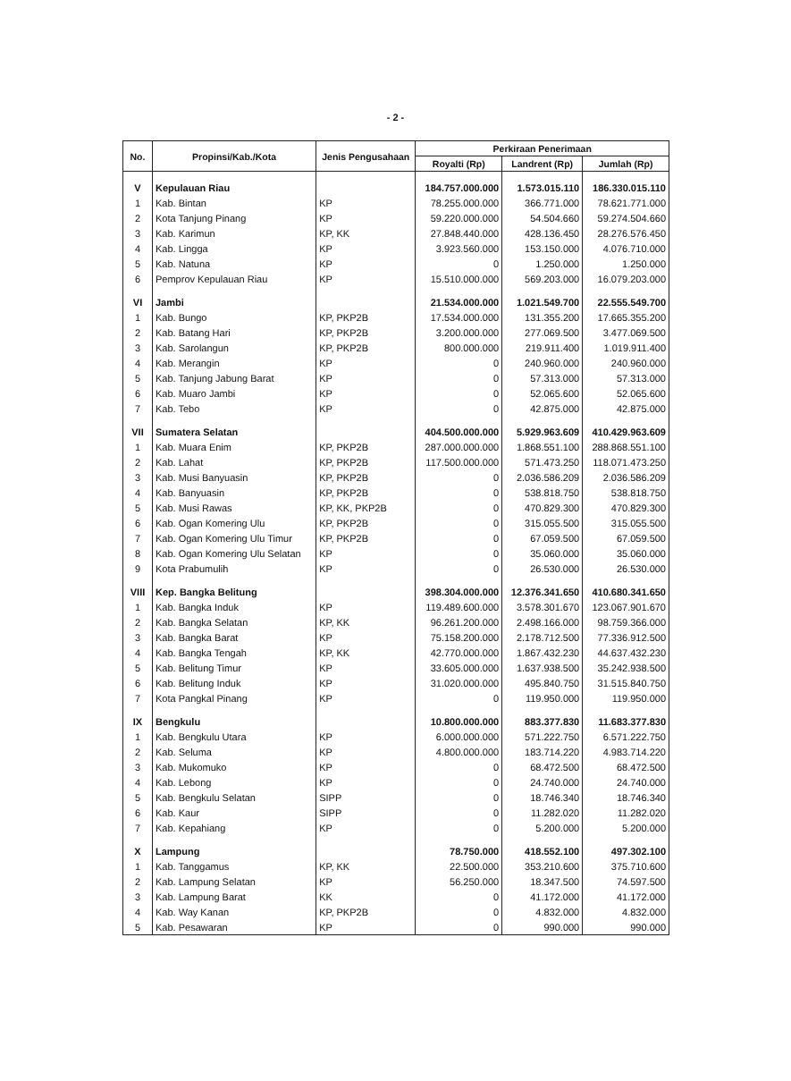- 2 -
| No. | Propinsi/Kab./Kota | Jenis Pengusahaan | Perkiraan Penerimaan | | |
| --- | --- | --- | --- | --- | --- |
| | | | Royalti (Rp) | Landrent (Rp) | Jumlah (Rp) |
| V | Kepulauan Riau | | 184.757.000.000 | 1.573.015.110 | 186.330.015.110 |
| 1 | Kab. Bintan | KP | 78.255.000.000 | 366.771.000 | 78.621.771.000 |
| 2 | Kota Tanjung Pinang | KP | 59.220.000.000 | 54.504.660 | 59.274.504.660 |
| 3 | Kab. Karimun | KP, KK | 27.848.440.000 | 428.136.450 | 28.276.576.450 |
| 4 | Kab. Lingga | KP | 3.923.560.000 | 153.150.000 | 4.076.710.000 |
| 5 | Kab. Natuna | KP | 0 | 1.250.000 | 1.250.000 |
| 6 | Pemprov Kepulauan Riau | KP | 15.510.000.000 | 569.203.000 | 16.079.203.000 |
| VI | Jambi | | 21.534.000.000 | 1.021.549.700 | 22.555.549.700 |
| 1 | Kab. Bungo | KP, PKP2B | 17.534.000.000 | 131.355.200 | 17.665.355.200 |
| 2 | Kab. Batang Hari | KP, PKP2B | 3.200.000.000 | 277.069.500 | 3.477.069.500 |
| 3 | Kab. Sarolangun | KP, PKP2B | 800.000.000 | 219.911.400 | 1.019.911.400 |
| 4 | Kab. Merangin | KP | 0 | 240.960.000 | 240.960.000 |
| 5 | Kab. Tanjung Jabung Barat | KP | 0 | 57.313.000 | 57.313.000 |
| 6 | Kab. Muaro Jambi | KP | 0 | 52.065.600 | 52.065.600 |
| 7 | Kab. Tebo | KP | 0 | 42.875.000 | 42.875.000 |
| VII | Sumatera Selatan | | 404.500.000.000 | 5.929.963.609 | 410.429.963.609 |
| 1 | Kab. Muara Enim | KP, PKP2B | 287.000.000.000 | 1.868.551.100 | 288.868.551.100 |
| 2 | Kab. Lahat | KP, PKP2B | 117.500.000.000 | 571.473.250 | 118.071.473.250 |
| 3 | Kab. Musi Banyuasin | KP, PKP2B | 0 | 2.036.586.209 | 2.036.586.209 |
| 4 | Kab. Banyuasin | KP, PKP2B | 0 | 538.818.750 | 538.818.750 |
| 5 | Kab. Musi Rawas | KP, KK, PKP2B | 0 | 470.829.300 | 470.829.300 |
| 6 | Kab. Ogan Komering Ulu | KP, PKP2B | 0 | 315.055.500 | 315.055.500 |
| 7 | Kab. Ogan Komering Ulu Timur | KP, PKP2B | 0 | 67.059.500 | 67.059.500 |
| 8 | Kab. Ogan Komering Ulu Selatan | KP | 0 | 35.060.000 | 35.060.000 |
| 9 | Kota Prabumulih | KP | 0 | 26.530.000 | 26.530.000 |
| VIII | Kep. Bangka Belitung | | 398.304.000.000 | 12.376.341.650 | 410.680.341.650 |
| 1 | Kab. Bangka Induk | KP | 119.489.600.000 | 3.578.301.670 | 123.067.901.670 |
| 2 | Kab. Bangka Selatan | KP, KK | 96.261.200.000 | 2.498.166.000 | 98.759.366.000 |
| 3 | Kab. Bangka Barat | KP | 75.158.200.000 | 2.178.712.500 | 77.336.912.500 |
| 4 | Kab. Bangka Tengah | KP, KK | 42.770.000.000 | 1.867.432.230 | 44.637.432.230 |
| 5 | Kab. Belitung Timur | KP | 33.605.000.000 | 1.637.938.500 | 35.242.938.500 |
| 6 | Kab. Belitung Induk | KP | 31.020.000.000 | 495.840.750 | 31.515.840.750 |
| 7 | Kota Pangkal Pinang | KP | 0 | 119.950.000 | 119.950.000 |
| IX | Bengkulu | | 10.800.000.000 | 883.377.830 | 11.683.377.830 |
| 1 | Kab. Bengkulu Utara | KP | 6.000.000.000 | 571.222.750 | 6.571.222.750 |
| 2 | Kab. Seluma | KP | 4.800.000.000 | 183.714.220 | 4.983.714.220 |
| 3 | Kab. Mukomuko | KP | 0 | 68.472.500 | 68.472.500 |
| 4 | Kab. Lebong | KP | 0 | 24.740.000 | 24.740.000 |
| 5 | Kab. Bengkulu Selatan | SIPP | 0 | 18.746.340 | 18.746.340 |
| 6 | Kab. Kaur | SIPP | 0 | 11.282.020 | 11.282.020 |
| 7 | Kab. Kepahiang | KP | 0 | 5.200.000 | 5.200.000 |
| X | Lampung | | 78.750.000 | 418.552.100 | 497.302.100 |
| 1 | Kab. Tanggamus | KP, KK | 22.500.000 | 353.210.600 | 375.710.600 |
| 2 | Kab. Lampung Selatan | KP | 56.250.000 | 18.347.500 | 74.597.500 |
| 3 | Kab. Lampung Barat | KK | 0 | 41.172.000 | 41.172.000 |
| 4 | Kab. Way Kanan | KP, PKP2B | 0 | 4.832.000 | 4.832.000 |
| 5 | Kab. Pesawaran | KP | 0 | 990.000 | 990.000 |